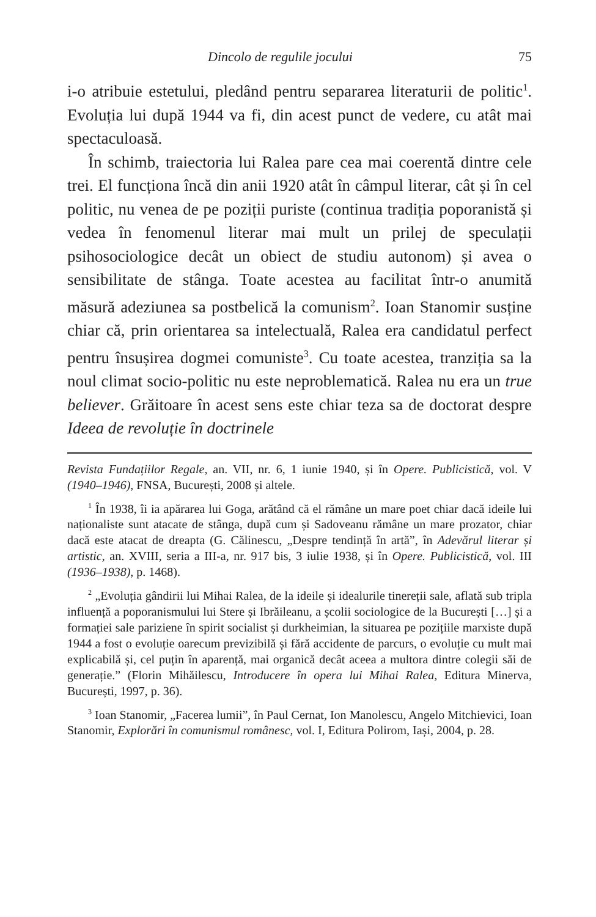Dincolo de regulile jocului 75
i-o atribuie estetului, pledând pentru separarea literaturii de politic<sup>1</sup>. Evoluția lui după 1944 va fi, din acest punct de vedere, cu atât mai spectaculoasă.
În schimb, traiectoria lui Ralea pare cea mai coerentă dintre cele trei. El funcționa încă din anii 1920 atât în câmpul literar, cât și în cel politic, nu venea de pe poziții puriste (continua tradiția poporanistă și vedea în fenomenul literar mai mult un prilej de speculații psihosociologice decât un obiect de studiu autonom) și avea o sensibilitate de stânga. Toate acestea au facilitat într-o anumită măsură adeziunea sa postbelică la comunism<sup>2</sup>. Ioan Stanomir susține chiar că, prin orientarea sa intelectuală, Ralea era candidatul perfect pentru însușirea dogmei comuniste<sup>3</sup>. Cu toate acestea, tranziția sa la noul climat socio-politic nu este neproblematică. Ralea nu era un true believer. Grăitoare în acest sens este chiar teza sa de doctorat despre Ideea de revoluție în doctrinele
Revista Fundațiilor Regale, an. VII, nr. 6, 1 iunie 1940, și în Opere. Publicistică, vol. V (1940–1946), FNSA, București, 2008 și altele.
<sup>1</sup> În 1938, îi ia apărarea lui Goga, arătând că el rămâne un mare poet chiar dacă ideile lui naționaliste sunt atacate de stânga, după cum și Sadoveanu rămâne un mare prozator, chiar dacă este atacat de dreapta (G. Călinescu, „Despre tendință în artă”, în Adevărul literar și artistic, an. XVIII, seria a III-a, nr. 917 bis, 3 iulie 1938, și în Opere. Publicistică, vol. III (1936–1938), p. 1468).
<sup>2</sup> „Evoluția gândirii lui Mihai Ralea, de la ideile și idealurile tinereții sale, aflată sub tripla influență a poporanismului lui Stere și Ibrăileanu, a școlii sociologice de la București […] și a formației sale pariziene în spirit socialist și durkheimian, la situarea pe pozițiile marxiste după 1944 a fost o evoluție oarecum previzibilă și fără accidente de parcurs, o evoluție cu mult mai explicabilă și, cel puțin în aparență, mai organică decât aceea a multora dintre colegii săi de generație.” (Florin Mihăilescu, Introducere în opera lui Mihai Ralea, Editura Minerva, București, 1997, p. 36).
<sup>3</sup> Ioan Stanomir, „Facerea lumii”, în Paul Cernat, Ion Manolescu, Angelo Mitchievici, Ioan Stanomir, Explorări în comunismul românesc, vol. I, Editura Polirom, Iași, 2004, p. 28.